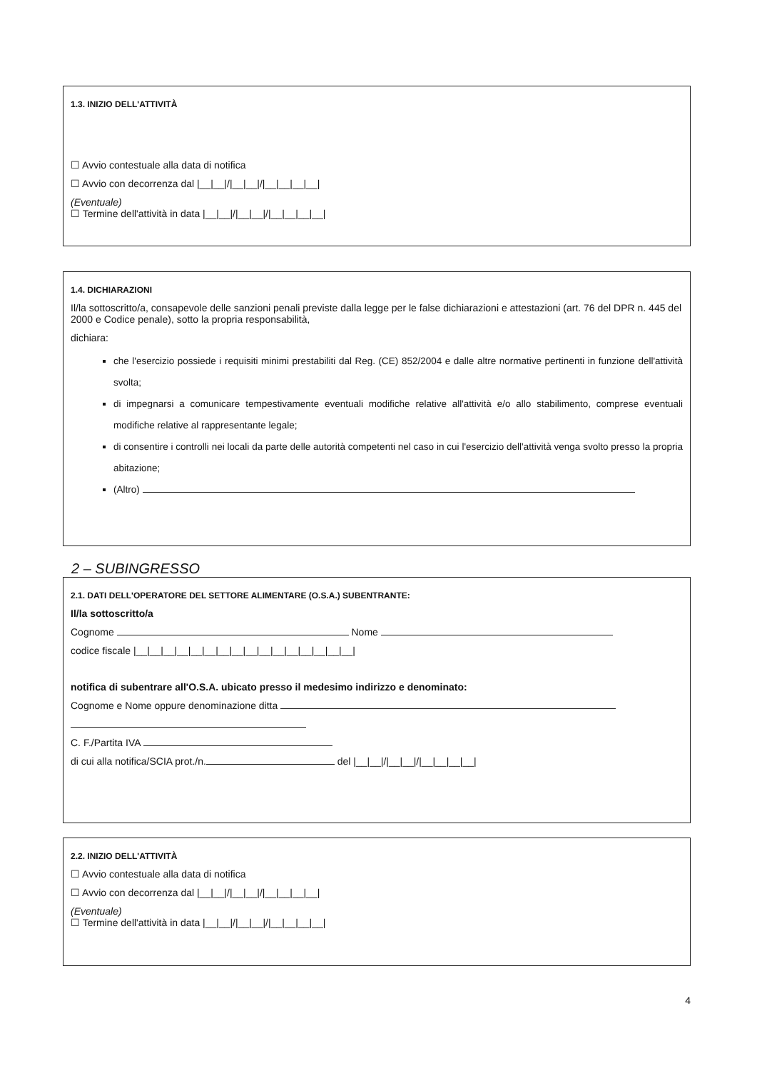1.3. INIZIO DELL'ATTIVITÀ
☐ Avvio contestuale alla data di notifica
☐ Avvio con decorrenza dal |__|__|/|__|__|/|__|__|__|__|
(Eventuale)
☐ Termine dell'attività in data |__|__|/|__|__|/|__|__|__|__|
1.4. DICHIARAZIONI
Il/la sottoscritto/a, consapevole delle sanzioni penali previste dalla legge per le false dichiarazioni e attestazioni (art. 76 del DPR n. 445 del 2000 e Codice penale), sotto la propria responsabilità,
dichiara:
che l'esercizio possiede i requisiti minimi prestabiliti dal Reg. (CE) 852/2004 e dalle altre normative pertinenti in funzione dell'attività svolta;
di impegnarsi a comunicare tempestivamente eventuali modifiche relative all'attività e/o allo stabilimento, comprese eventuali modifiche relative al rappresentante legale;
di consentire i controlli nei locali da parte delle autorità competenti nel caso in cui l'esercizio dell'attività venga svolto presso la propria abitazione;
(Altro)
2 – SUBINGRESSO
2.1. DATI DELL'OPERATORE DEL SETTORE ALIMENTARE (O.S.A.) SUBENTRANTE:
Il/la sottoscritto/a
Cognome Nome
codice fiscale |__|__|__|__|__|__|__|__|__|__|__|__|__|__|__|__|
notifica di subentrare all'O.S.A. ubicato presso il medesimo indirizzo e denominato:
Cognome e Nome oppure denominazione ditta
C. F./Partita IVA
di cui alla notifica/SCIA prot./n. del |__|__|/|__|__|/|__|__|__|__|
2.2. INIZIO DELL'ATTIVITÀ
☐ Avvio contestuale alla data di notifica
☐ Avvio con decorrenza dal |__|__|/|__|__|/|__|__|__|__|
(Eventuale)
☐ Termine dell'attività in data |__|__|/|__|__|/|__|__|__|__|
4